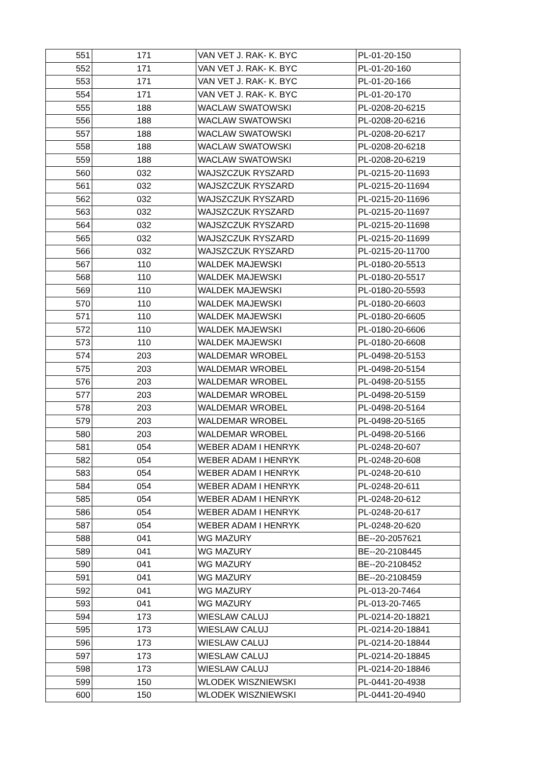| 551 | 171 | VAN VET J. RAK- K. BYC | PL-01-20-150 |
| 552 | 171 | VAN VET J. RAK- K. BYC | PL-01-20-160 |
| 553 | 171 | VAN VET J. RAK- K. BYC | PL-01-20-166 |
| 554 | 171 | VAN VET J. RAK- K. BYC | PL-01-20-170 |
| 555 | 188 | WACLAW SWATOWSKI | PL-0208-20-6215 |
| 556 | 188 | WACLAW SWATOWSKI | PL-0208-20-6216 |
| 557 | 188 | WACLAW SWATOWSKI | PL-0208-20-6217 |
| 558 | 188 | WACLAW SWATOWSKI | PL-0208-20-6218 |
| 559 | 188 | WACLAW SWATOWSKI | PL-0208-20-6219 |
| 560 | 032 | WAJSZCZUK RYSZARD | PL-0215-20-11693 |
| 561 | 032 | WAJSZCZUK RYSZARD | PL-0215-20-11694 |
| 562 | 032 | WAJSZCZUK RYSZARD | PL-0215-20-11696 |
| 563 | 032 | WAJSZCZUK RYSZARD | PL-0215-20-11697 |
| 564 | 032 | WAJSZCZUK RYSZARD | PL-0215-20-11698 |
| 565 | 032 | WAJSZCZUK RYSZARD | PL-0215-20-11699 |
| 566 | 032 | WAJSZCZUK RYSZARD | PL-0215-20-11700 |
| 567 | 110 | WALDEK MAJEWSKI | PL-0180-20-5513 |
| 568 | 110 | WALDEK MAJEWSKI | PL-0180-20-5517 |
| 569 | 110 | WALDEK MAJEWSKI | PL-0180-20-5593 |
| 570 | 110 | WALDEK MAJEWSKI | PL-0180-20-6603 |
| 571 | 110 | WALDEK MAJEWSKI | PL-0180-20-6605 |
| 572 | 110 | WALDEK MAJEWSKI | PL-0180-20-6606 |
| 573 | 110 | WALDEK MAJEWSKI | PL-0180-20-6608 |
| 574 | 203 | WALDEMAR WROBEL | PL-0498-20-5153 |
| 575 | 203 | WALDEMAR WROBEL | PL-0498-20-5154 |
| 576 | 203 | WALDEMAR WROBEL | PL-0498-20-5155 |
| 577 | 203 | WALDEMAR WROBEL | PL-0498-20-5159 |
| 578 | 203 | WALDEMAR WROBEL | PL-0498-20-5164 |
| 579 | 203 | WALDEMAR WROBEL | PL-0498-20-5165 |
| 580 | 203 | WALDEMAR WROBEL | PL-0498-20-5166 |
| 581 | 054 | WEBER ADAM I HENRYK | PL-0248-20-607 |
| 582 | 054 | WEBER ADAM I HENRYK | PL-0248-20-608 |
| 583 | 054 | WEBER ADAM I HENRYK | PL-0248-20-610 |
| 584 | 054 | WEBER ADAM I HENRYK | PL-0248-20-611 |
| 585 | 054 | WEBER ADAM I HENRYK | PL-0248-20-612 |
| 586 | 054 | WEBER ADAM I HENRYK | PL-0248-20-617 |
| 587 | 054 | WEBER ADAM I HENRYK | PL-0248-20-620 |
| 588 | 041 | WG MAZURY | BE--20-2057621 |
| 589 | 041 | WG MAZURY | BE--20-2108445 |
| 590 | 041 | WG MAZURY | BE--20-2108452 |
| 591 | 041 | WG MAZURY | BE--20-2108459 |
| 592 | 041 | WG MAZURY | PL-013-20-7464 |
| 593 | 041 | WG MAZURY | PL-013-20-7465 |
| 594 | 173 | WIESLAW CALUJ | PL-0214-20-18821 |
| 595 | 173 | WIESLAW CALUJ | PL-0214-20-18841 |
| 596 | 173 | WIESLAW CALUJ | PL-0214-20-18844 |
| 597 | 173 | WIESLAW CALUJ | PL-0214-20-18845 |
| 598 | 173 | WIESLAW CALUJ | PL-0214-20-18846 |
| 599 | 150 | WLODEK WISZNIEWSKI | PL-0441-20-4938 |
| 600 | 150 | WLODEK WISZNIEWSKI | PL-0441-20-4940 |